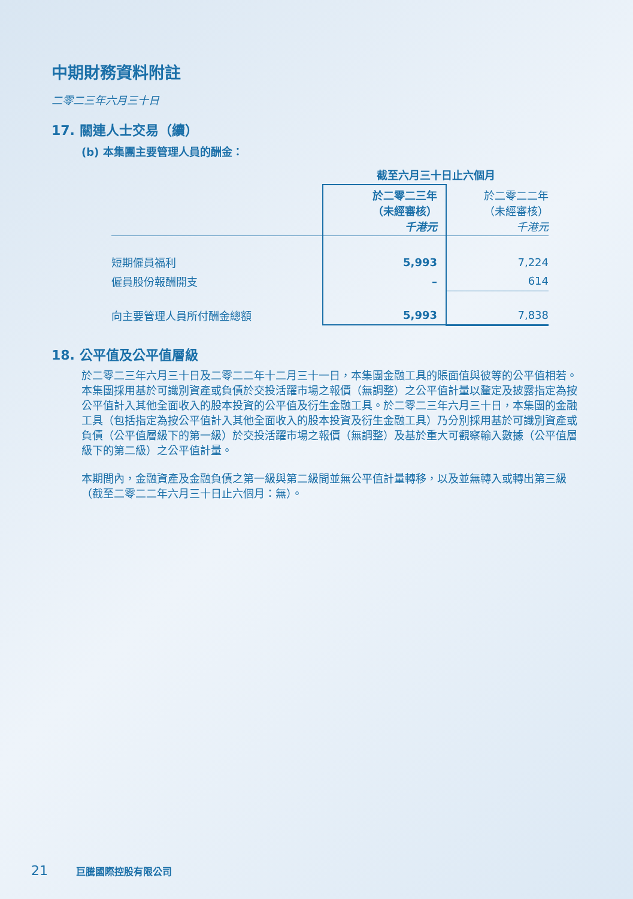中期財務資料附註
二零二三年六月三十日
17. 關連人士交易（續）
(b) 本集團主要管理人員的酬金：
| | 截至六月三十日止六個月 | |
| --- | --- | --- |
| | 於二零二三年 （未經審核） 千港元 | 於二零二二年 （未經審核） 千港元 |
| 短期僱員福利 | 5,993 | 7,224 |
| 僱員股份報酬開支 | – | 614 |
| 向主要管理人員所付酬金總額 | 5,993 | 7,838 |
18. 公平值及公平值層級
於二零二三年六月三十日及二零二二年十二月三十一日，本集團金融工具的賬面值與彼等的公平值相若。本集團採用基於可識別資產或負債於交投活躍市場之報價（無調整）之公平值計量以釐定及披露指定為按公平值計入其他全面收入的股本投資的公平值及衍生金融工具。於二零二三年六月三十日，本集團的金融工具（包括指定為按公平值計入其他全面收入的股本投資及衍生金融工具）乃分別採用基於可識別資產或負債（公平值層級下的第一級）於交投活躍市場之報價（無調整）及基於重大可觀察輸入數據（公平值層級下的第二級）之公平值計量。
本期間內，金融資產及金融負債之第一級與第二級間並無公平值計量轉移，以及並無轉入或轉出第三級（截至二零二二年六月三十日止六個月：無）。
21 巨騰國際控股有限公司